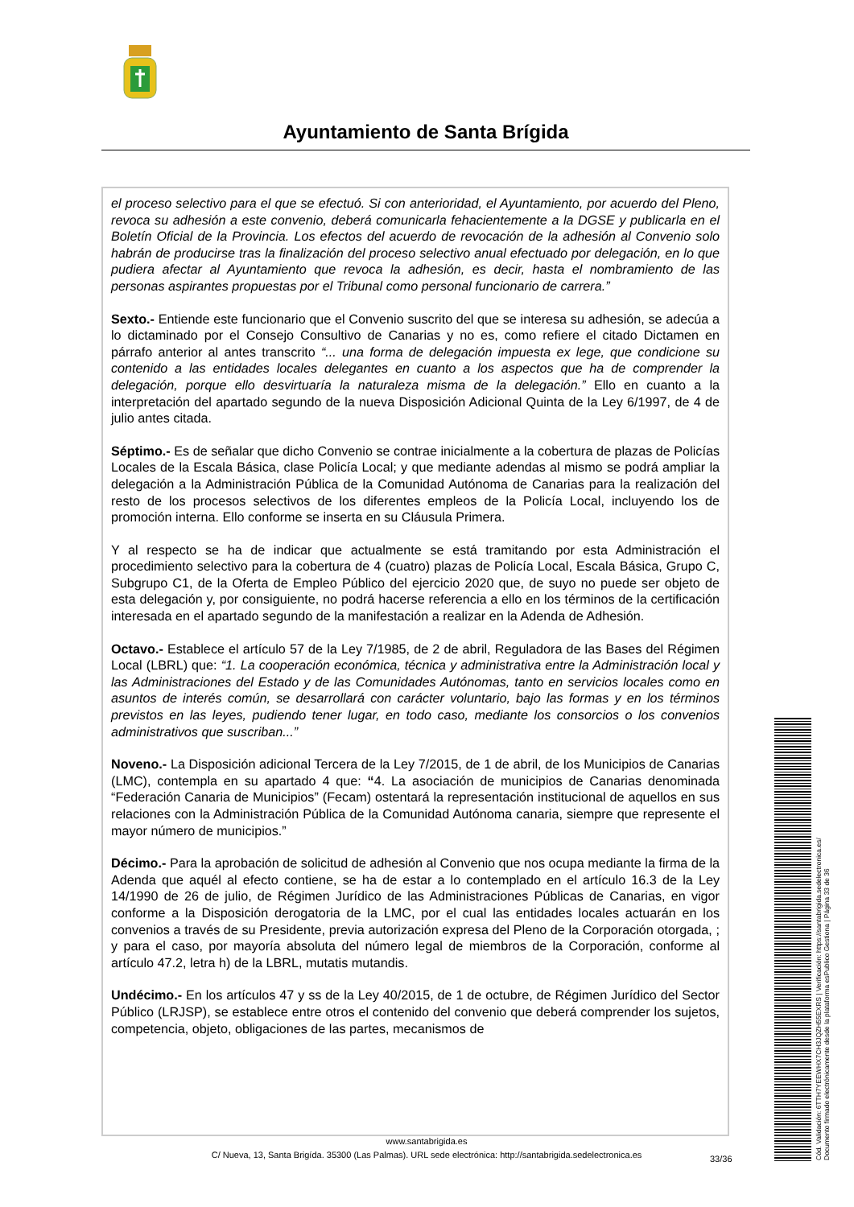Ayuntamiento de Santa Brígida
el proceso selectivo para el que se efectuó. Si con anterioridad, el Ayuntamiento, por acuerdo del Pleno, revoca su adhesión a este convenio, deberá comunicarla fehacientemente a la DGSE y publicarla en el Boletín Oficial de la Provincia. Los efectos del acuerdo de revocación de la adhesión al Convenio solo habrán de producirse tras la finalización del proceso selectivo anual efectuado por delegación, en lo que pudiera afectar al Ayuntamiento que revoca la adhesión, es decir, hasta el nombramiento de las personas aspirantes propuestas por el Tribunal como personal funcionario de carrera.”
Sexto.- Entiende este funcionario que el Convenio suscrito del que se interesa su adhesión, se adecúa a lo dictaminado por el Consejo Consultivo de Canarias y no es, como refiere el citado Dictamen en párrafo anterior al antes transcrito “... una forma de delegación impuesta ex lege, que condicione su contenido a las entidades locales delegantes en cuanto a los aspectos que ha de comprender la delegación, porque ello desvirtuaría la naturaleza misma de la delegación.” Ello en cuanto a la interpretación del apartado segundo de la nueva Disposición Adicional Quinta de la Ley 6/1997, de 4 de julio antes citada.
Séptimo.- Es de señalar que dicho Convenio se contrae inicialmente a la cobertura de plazas de Policías Locales de la Escala Básica, clase Policía Local; y que mediante adendas al mismo se podrá ampliar la delegación a la Administración Pública de la Comunidad Autónoma de Canarias para la realización del resto de los procesos selectivos de los diferentes empleos de la Policía Local, incluyendo los de promoción interna. Ello conforme se inserta en su Cláusula Primera.
Y al respecto se ha de indicar que actualmente se está tramitando por esta Administración el procedimiento selectivo para la cobertura de 4 (cuatro) plazas de Policía Local, Escala Básica, Grupo C, Subgrupo C1, de la Oferta de Empleo Público del ejercicio 2020 que, de suyo no puede ser objeto de esta delegación y, por consiguiente, no podrá hacerse referencia a ello en los términos de la certificación interesada en el apartado segundo de la manifestación a realizar en la Adenda de Adhesión.
Octavo.- Establece el artículo 57 de la Ley 7/1985, de 2 de abril, Reguladora de las Bases del Régimen Local (LBRL) que: “1. La cooperación económica, técnica y administrativa entre la Administración local y las Administraciones del Estado y de las Comunidades Autónomas, tanto en servicios locales como en asuntos de interés común, se desarrollará con carácter voluntario, bajo las formas y en los términos previstos en las leyes, pudiendo tener lugar, en todo caso, mediante los consorcios o los convenios administrativos que suscriban...”
Noveno.- La Disposición adicional Tercera de la Ley 7/2015, de 1 de abril, de los Municipios de Canarias (LMC), contempla en su apartado 4 que: “4. La asociación de municipios de Canarias denominada “Federación Canaria de Municipios” (Fecam) ostentará la representación institucional de aquellos en sus relaciones con la Administración Pública de la Comunidad Autónoma canaria, siempre que represente el mayor número de municipios.”
Décimo.- Para la aprobación de solicitud de adhesión al Convenio que nos ocupa mediante la firma de la Adenda que aquél al efecto contiene, se ha de estar a lo contemplado en el artículo 16.3 de la Ley 14/1990 de 26 de julio, de Régimen Jurídico de las Administraciones Públicas de Canarias, en vigor conforme a la Disposición derogatoria de la LMC, por el cual las entidades locales actuarán en los convenios a través de su Presidente, previa autorización expresa del Pleno de la Corporación otorgada, ; y para el caso, por mayoría absoluta del número legal de miembros de la Corporación, conforme al artículo 47.2, letra h) de la LBRL, mutatis mutandis.
Undécimo.- En los artículos 47 y ss de la Ley 40/2015, de 1 de octubre, de Régimen Jurídico del Sector Público (LRJSP), se establece entre otros el contenido del convenio que deberá comprender los sujetos, competencia, objeto, obligaciones de las partes, mecanismos de
www.santabrigida.es
C/ Nueva, 13, Santa Brigída. 35300 (Las Palmas). URL sede electrónica: http://santabrigida.sedelectronica.es
33/36
Cód. Validación: 6TTH7YEEWHX7CH3JQZH55EXRS | Verificación: https://santabrigida.sedelectronica.es/
Documento firmado electrónicamente desde la plataforma esPublico Gestiona | Página 33 de 36